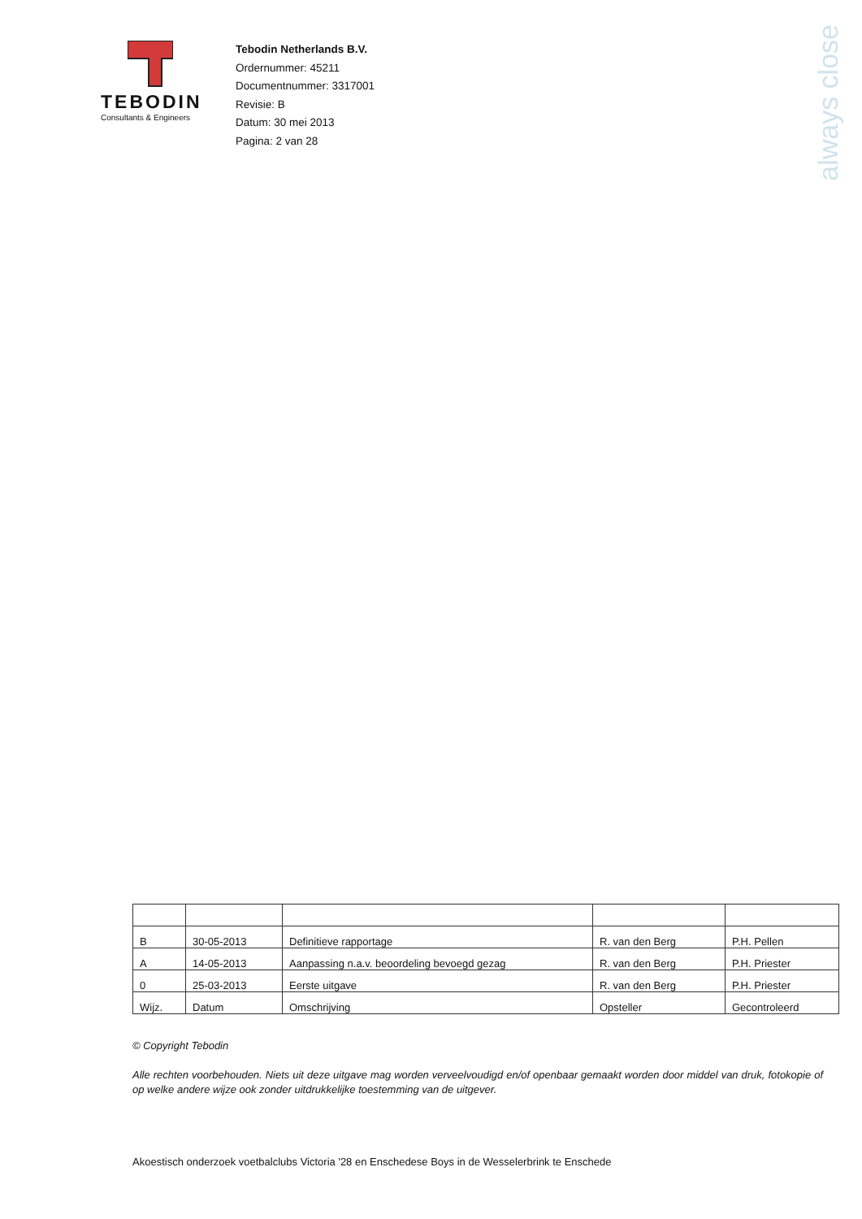TEBODIN
Consultants & Engineers
Tebodin Netherlands B.V.
Ordernummer: 45211
Documentnummer: 3317001
Revisie: B
Datum: 30 mei 2013
Pagina: 2 van 28
always close
| B | 30-05-2013 | Definitieve rapportage | R. van den Berg | P.H. Pellen |
| A | 14-05-2013 | Aanpassing n.a.v. beoordeling bevoegd gezag | R. van den Berg | P.H. Priester |
| 0 | 25-03-2013 | Eerste uitgave | R. van den Berg | P.H. Priester |
| Wijz. | Datum | Omschrijving | Opsteller | Gecontroleerd |
© Copyright Tebodin
Alle rechten voorbehouden. Niets uit deze uitgave mag worden verveelvoudigd en/of openbaar gemaakt worden door middel van druk, fotokopie of op welke andere wijze ook zonder uitdrukkelijke toestemming van de uitgever.
Akoestisch onderzoek voetbalclubs Victoria '28 en Enschedese Boys in de Wesselerbrink te Enschede